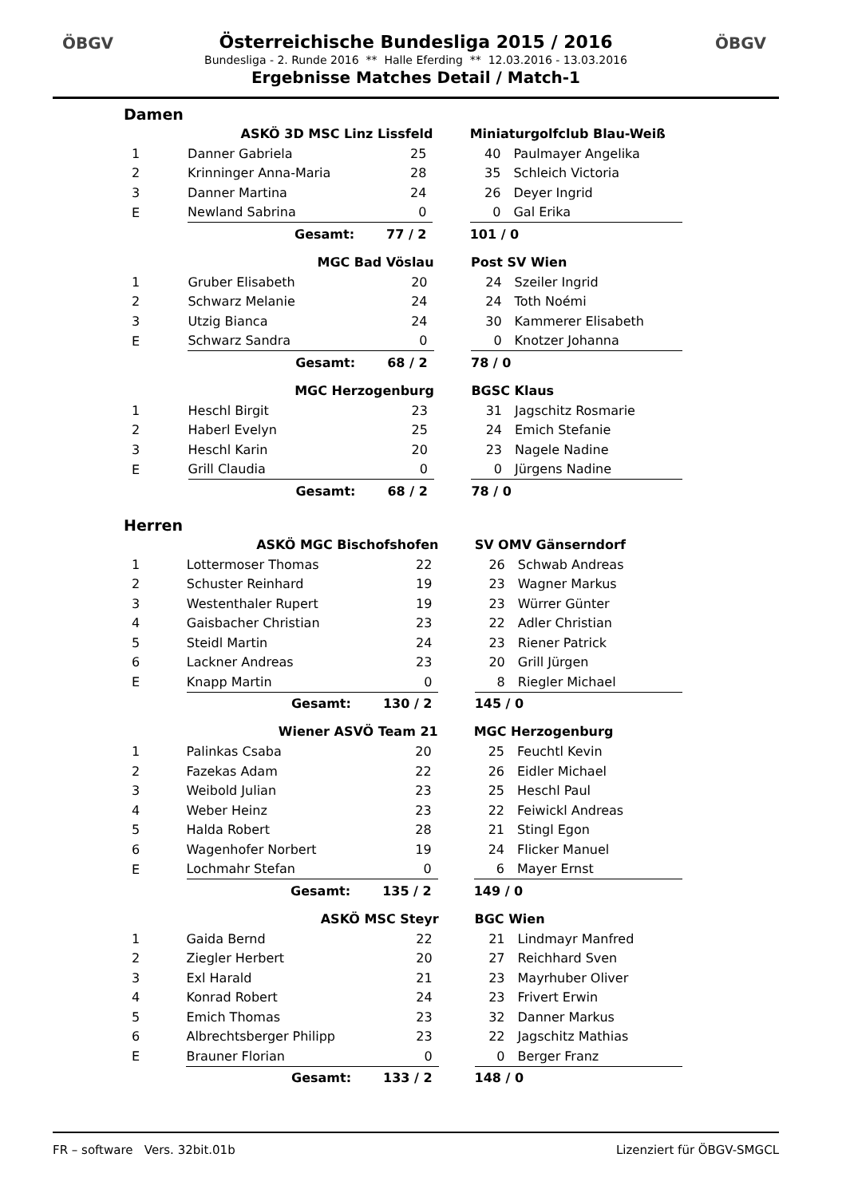ÖBGV ÖBGV
Österreichische Bundesliga 2015 / 2016
Bundesliga - 2. Runde 2016 ** Halle Eferding ** 12.03.2016 - 13.03.2016
Ergebnisse Matches Detail / Match-1
Damen
| | ASKÖ 3D MSC Linz Lissfeld | | | Miniaturgolfclub Blau-Weiß | |
| --- | --- | --- | --- | --- | --- |
| 1 | Danner Gabriela | 25 | | 40 | Paulmayer Angelika |
| 2 | Krinninger Anna-Maria | 28 | | 35 | Schleich Victoria |
| 3 | Danner Martina | 24 | | 26 | Deyer Ingrid |
| E | Newland Sabrina | 0 | | 0 | Gal Erika |
| | Gesamt: | 77 / 2 | | 101 / 0 | |
| | MGC Bad Vöslau | | | Post SV Wien | |
| --- | --- | --- | --- | --- | --- |
| 1 | Gruber Elisabeth | 20 | | 24 | Szeiler Ingrid |
| 2 | Schwarz Melanie | 24 | | 24 | Toth Noémi |
| 3 | Utzig Bianca | 24 | | 30 | Kammerer Elisabeth |
| E | Schwarz Sandra | 0 | | 0 | Knotzer Johanna |
| | Gesamt: | 68 / 2 | | 78 / 0 | |
| | MGC Herzogenburg | | | BGSC Klaus | |
| --- | --- | --- | --- | --- | --- |
| 1 | Heschl Birgit | 23 | | 31 | Jagschitz Rosmarie |
| 2 | Haberl Evelyn | 25 | | 24 | Emich Stefanie |
| 3 | Heschl Karin | 20 | | 23 | Nagele Nadine |
| E | Grill Claudia | 0 | | 0 | Jürgens Nadine |
| | Gesamt: | 68 / 2 | | 78 / 0 | |
Herren
| | ASKÖ MGC Bischofshofen | | | SV OMV Gänserndorf | |
| --- | --- | --- | --- | --- | --- |
| 1 | Lottermoser Thomas | 22 | | 26 | Schwab Andreas |
| 2 | Schuster Reinhard | 19 | | 23 | Wagner Markus |
| 3 | Westenthaler Rupert | 19 | | 23 | Würrer Günter |
| 4 | Gaisbacher Christian | 23 | | 22 | Adler Christian |
| 5 | Steidl Martin | 24 | | 23 | Riener Patrick |
| 6 | Lackner Andreas | 23 | | 20 | Grill Jürgen |
| E | Knapp Martin | 0 | | 8 | Riegler Michael |
| | Gesamt: | 130 / 2 | | 145 / 0 | |
| | Wiener ASVÖ Team 21 | | | MGC Herzogenburg | |
| --- | --- | --- | --- | --- | --- |
| 1 | Palinkas Csaba | 20 | | 25 | Feuchtl Kevin |
| 2 | Fazekas Adam | 22 | | 26 | Eidler Michael |
| 3 | Weibold Julian | 23 | | 25 | Heschl Paul |
| 4 | Weber Heinz | 23 | | 22 | Feiwickl Andreas |
| 5 | Halda Robert | 28 | | 21 | Stingl Egon |
| 6 | Wagenhofer Norbert | 19 | | 24 | Flicker Manuel |
| E | Lochmahr Stefan | 0 | | 6 | Mayer Ernst |
| | Gesamt: | 135 / 2 | | 149 / 0 | |
| | ASKÖ MSC Steyr | | | BGC Wien | |
| --- | --- | --- | --- | --- | --- |
| 1 | Gaida Bernd | 22 | | 21 | Lindmayr Manfred |
| 2 | Ziegler Herbert | 20 | | 27 | Reichhard Sven |
| 3 | Exl Harald | 21 | | 23 | Mayrhuber Oliver |
| 4 | Konrad Robert | 24 | | 23 | Frivert Erwin |
| 5 | Emich Thomas | 23 | | 32 | Danner Markus |
| 6 | Albrechtsberger Philipp | 23 | | 22 | Jagschitz Mathias |
| E | Brauner Florian | 0 | | 0 | Berger Franz |
| | Gesamt: | 133 / 2 | | 148 / 0 | |
FR – software Vers. 32bit.01b Lizenziert für ÖBGV-SMGCL